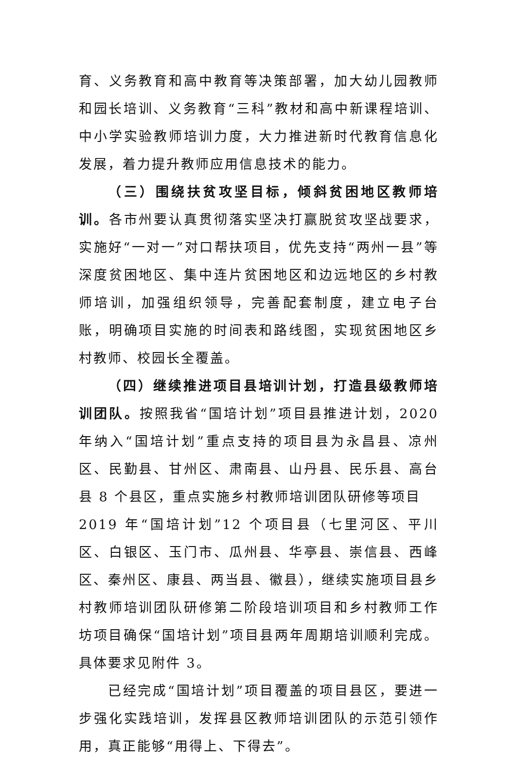育、义务教育和高中教育等决策部署，加大幼儿园教师和园长培训、义务教育“三科”教材和高中新课程培训、中小学实验教师培训力度，大力推进新时代教育信息化发展，着力提升教师应用信息技术的能力。
（三）围绕扶贫攻坚目标，倾斜贫困地区教师培训。各市州要认真贯彻落实坚决打赢脱贫攻坚战要求，实施好“一对一”对口帮扶项目，优先支持“两州一县”等深度贫困地区、集中连片贫困地区和边远地区的乡村教师培训，加强组织领导，完善配套制度，建立电子台账，明确项目实施的时间表和路线图，实现贫困地区乡村教师、校园长全覆盖。
（四）继续推进项目县培训计划，打造县级教师培训团队。按照我省“国培计划”项目县推进计划，2020 年纳入“国培计划”重点支持的项目县为永昌县、凉州区、民勤县、甘州区、肃南县、山丹县、民乐县、高台县 8 个县区，重点实施乡村教师培训团队研修等项目
2019 年“国培计划”12 个项目县（七里河区、平川区、白银区、玉门市、瓜州县、华亭县、崇信县、西峰区、秦州区、康县、两当县、徽县），继续实施项目县乡村教师培训团队研修第二阶段培训项目和乡村教师工作坊项目确保“国培计划”项目县两年周期培训顺利完成。具体要求见附件 3。
已经完成“国培计划”项目覆盖的项目县区，要进一步强化实践培训，发挥县区教师培训团队的示范引领作用，真正能够“用得上、下得去”。